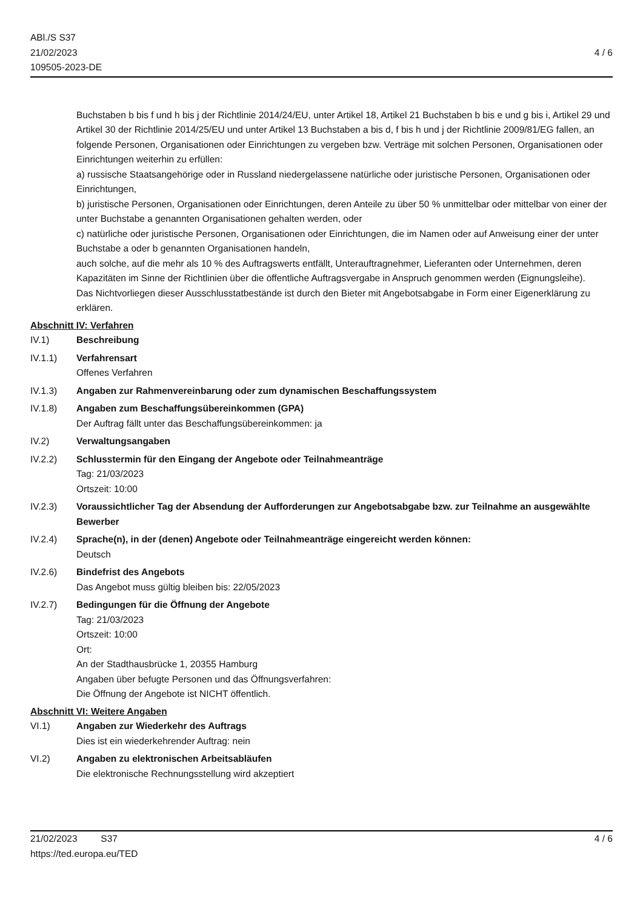ABl./S S37
21/02/2023
109505-2023-DE
4 / 6
Buchstaben b bis f und h bis j der Richtlinie 2014/24/EU, unter Artikel 18, Artikel 21 Buchstaben b bis e und g bis i, Artikel 29 und Artikel 30 der Richtlinie 2014/25/EU und unter Artikel 13 Buchstaben a bis d, f bis h und j der Richtlinie 2009/81/EG fallen, an folgende Personen, Organisationen oder Einrichtungen zu vergeben bzw. Verträge mit solchen Personen, Organisationen oder Einrichtungen weiterhin zu erfüllen:
a) russische Staatsangehörige oder in Russland niedergelassene natürliche oder juristische Personen, Organisationen oder Einrichtungen,
b) juristische Personen, Organisationen oder Einrichtungen, deren Anteile zu über 50 % unmittelbar oder mittelbar von einer der unter Buchstabe a genannten Organisationen gehalten werden, oder
c) natürliche oder juristische Personen, Organisationen oder Einrichtungen, die im Namen oder auf Anweisung einer der unter Buchstabe a oder b genannten Organisationen handeln,
auch solche, auf die mehr als 10 % des Auftragswerts entfällt, Unterauftragnehmer, Lieferanten oder Unternehmen, deren Kapazitäten im Sinne der Richtlinien über die öffentliche Auftragsvergabe in Anspruch genommen werden (Eignungsleihe).
Das Nichtvorliegen dieser Ausschlusstatbestände ist durch den Bieter mit Angebotsabgabe in Form einer Eigenerklärung zu erklären.
Abschnitt IV: Verfahren
IV.1) Beschreibung
IV.1.1) Verfahrensart
Offenes Verfahren
IV.1.3) Angaben zur Rahmenvereinbarung oder zum dynamischen Beschaffungssystem
IV.1.8) Angaben zum Beschaffungsübereinkommen (GPA)
Der Auftrag fällt unter das Beschaffungsübereinkommen: ja
IV.2) Verwaltungsangaben
IV.2.2) Schlusstermin für den Eingang der Angebote oder Teilnahmeanträge
Tag: 21/03/2023
Ortszeit: 10:00
IV.2.3) Voraussichtlicher Tag der Absendung der Aufforderungen zur Angebotsabgabe bzw. zur Teilnahme an ausgewählte Bewerber
IV.2.4) Sprache(n), in der (denen) Angebote oder Teilnahmeanträge eingereicht werden können:
Deutsch
IV.2.6) Bindefrist des Angebots
Das Angebot muss gültig bleiben bis: 22/05/2023
IV.2.7) Bedingungen für die Öffnung der Angebote
Tag: 21/03/2023
Ortszeit: 10:00
Ort:
An der Stadthausbrücke 1, 20355 Hamburg
Angaben über befugte Personen und das Öffnungsverfahren:
Die Öffnung der Angebote ist NICHT öffentlich.
Abschnitt VI: Weitere Angaben
VI.1) Angaben zur Wiederkehr des Auftrags
Dies ist ein wiederkehrender Auftrag: nein
VI.2) Angaben zu elektronischen Arbeitsabläufen
Die elektronische Rechnungsstellung wird akzeptiert
21/02/2023 S37
https://ted.europa.eu/TED
4 / 6